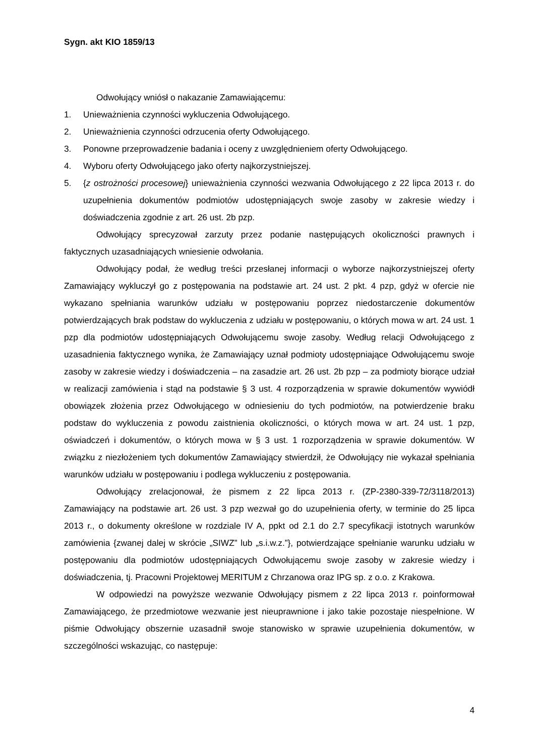Sygn. akt KIO 1859/13
Odwołujący wniósł o nakazanie Zamawiającemu:
1. Unieważnienia czynności wykluczenia Odwołującego.
2. Unieważnienia czynności odrzucenia oferty Odwołującego.
3. Ponowne przeprowadzenie badania i oceny z uwzględnieniem oferty Odwołującego.
4. Wyboru oferty Odwołującego jako oferty najkorzystniejszej.
5. {z ostrożności procesowej} unieważnienia czynności wezwania Odwołującego z 22 lipca 2013 r. do uzupełnienia dokumentów podmiotów udostępniających swoje zasoby w zakresie wiedzy i doświadczenia zgodnie z art. 26 ust. 2b pzp.
Odwołujący sprecyzował zarzuty przez podanie następujących okoliczności prawnych i faktycznych uzasadniających wniesienie odwołania.
Odwołujący podał, że według treści przesłanej informacji o wyborze najkorzystniejszej oferty Zamawiający wykluczył go z postępowania na podstawie art. 24 ust. 2 pkt. 4 pzp, gdyż w ofercie nie wykazano spełniania warunków udziału w postępowaniu poprzez niedostarczenie dokumentów potwierdzających brak podstaw do wykluczenia z udziału w postępowaniu, o których mowa w art. 24 ust. 1 pzp dla podmiotów udostępniających Odwołującemu swoje zasoby. Według relacji Odwołującego z uzasadnienia faktycznego wynika, że Zamawiający uznał podmioty udostępniające Odwołującemu swoje zasoby w zakresie wiedzy i doświadczenia – na zasadzie art. 26 ust. 2b pzp – za podmioty biorące udział w realizacji zamówienia i stąd na podstawie § 3 ust. 4 rozporządzenia w sprawie dokumentów wywiódł obowiązek złożenia przez Odwołującego w odniesieniu do tych podmiotów, na potwierdzenie braku podstaw do wykluczenia z powodu zaistnienia okoliczności, o których mowa w art. 24 ust. 1 pzp, oświadczeń i dokumentów, o których mowa w § 3 ust. 1 rozporządzenia w sprawie dokumentów. W związku z niezłożeniem tych dokumentów Zamawiający stwierdził, że Odwołujący nie wykazał spełniania warunków udziału w postępowaniu i podlega wykluczeniu z postępowania.
Odwołujący zrelacjonował, że pismem z 22 lipca 2013 r. (ZP-2380-339-72/3118/2013) Zamawiający na podstawie art. 26 ust. 3 pzp wezwał go do uzupełnienia oferty, w terminie do 25 lipca 2013 r., o dokumenty określone w rozdziale IV A, ppkt od 2.1 do 2.7 specyfikacji istotnych warunków zamówienia {zwanej dalej w skrócie „SIWZ” lub „s.i.w.z.”}, potwierdzające spełnianie warunku udziału w postępowaniu dla podmiotów udostępniających Odwołującemu swoje zasoby w zakresie wiedzy i doświadczenia, tj. Pracowni Projektowej MERITUM z Chrzanowa oraz IPG sp. z o.o. z Krakowa.
W odpowiedzi na powyższe wezwanie Odwołujący pismem z 22 lipca 2013 r. poinformował Zamawiającego, że przedmiotowe wezwanie jest nieuprawnione i jako takie pozostaje niespełnione. W piśmie Odwołujący obszernie uzasadnił swoje stanowisko w sprawie uzupełnienia dokumentów, w szczególności wskazując, co następuje:
4